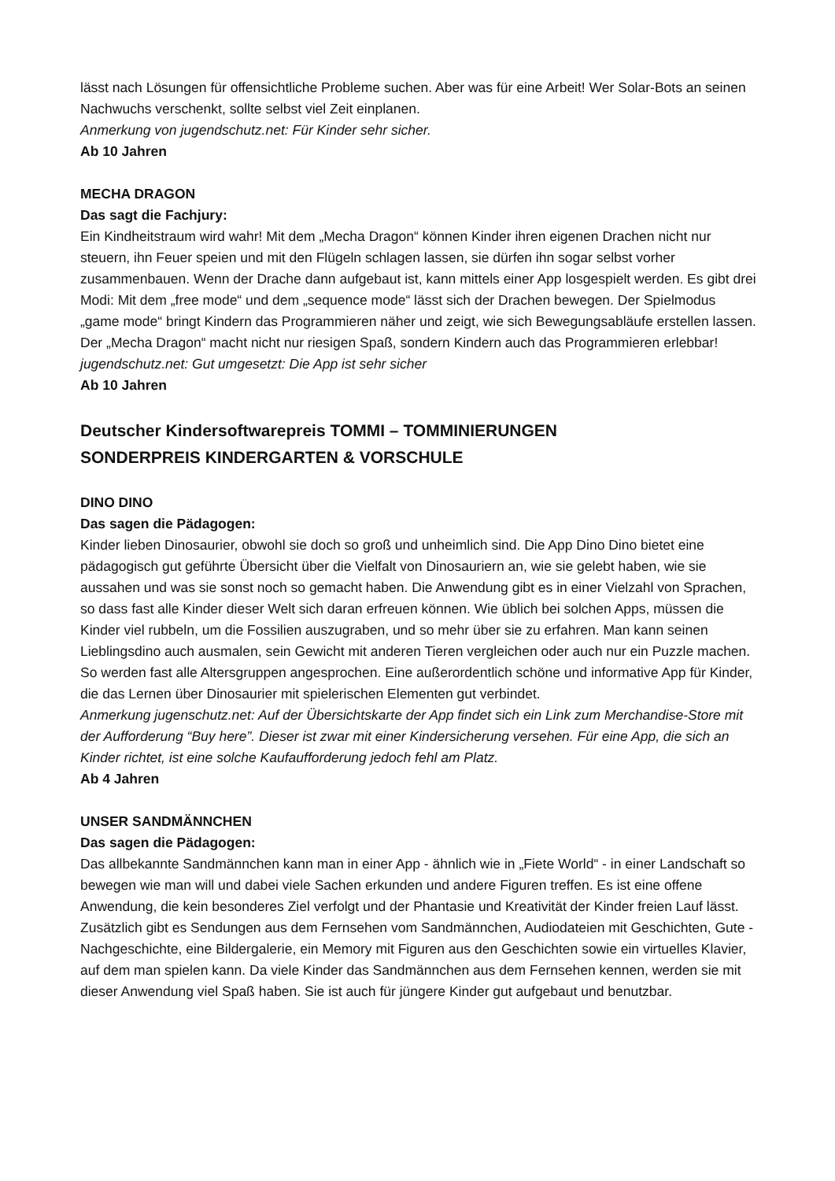lässt nach Lösungen für offensichtliche Probleme suchen. Aber was für eine Arbeit! Wer Solar-Bots an seinen Nachwuchs verschenkt, sollte selbst viel Zeit einplanen.
Anmerkung von jugendschutz.net: Für Kinder sehr sicher.
Ab 10 Jahren
MECHA DRAGON
Das sagt die Fachjury:
Ein Kindheitstraum wird wahr! Mit dem „Mecha Dragon“ können Kinder ihren eigenen Drachen nicht nur steuern, ihn Feuer speien und mit den Flügeln schlagen lassen, sie dürfen ihn sogar selbst vorher zusammenbauen. Wenn der Drache dann aufgebaut ist, kann mittels einer App losgespielt werden. Es gibt drei Modi: Mit dem „free mode“ und dem „sequence mode“ lässt sich der Drachen bewegen. Der Spielmodus „game mode“ bringt Kindern das Programmieren näher und zeigt, wie sich Bewegungsabläufe erstellen lassen. Der „Mecha Dragon“ macht nicht nur riesigen Spaß, sondern Kindern auch das Programmieren erlebbar!
jugendschutz.net: Gut umgesetzt: Die App ist sehr sicher
Ab 10 Jahren
Deutscher Kindersoftwarepreis TOMMI – TOMMINIERUNGEN
SONDERPREIS KINDERGARTEN & VORSCHULE
DINO DINO
Das sagen die Pädagogen:
Kinder lieben Dinosaurier, obwohl sie doch so groß und unheimlich sind. Die App Dino Dino bietet eine pädagogisch gut geführte Übersicht über die Vielfalt von Dinosauriern an, wie sie gelebt haben, wie sie aussahen und was sie sonst noch so gemacht haben. Die Anwendung gibt es in einer Vielzahl von Sprachen, so dass fast alle Kinder dieser Welt sich daran erfreuen können. Wie üblich bei solchen Apps, müssen die Kinder viel rubbeln, um die Fossilien auszugraben, und so mehr über sie zu erfahren. Man kann seinen Lieblingsdino auch ausmalen, sein Gewicht mit anderen Tieren vergleichen oder auch nur ein Puzzle machen. So werden fast alle Altersgruppen angesprochen. Eine außerordentlich schöne und informative App für Kinder, die das Lernen über Dinosaurier mit spielerischen Elementen gut verbindet.
Anmerkung jugenschutz.net: Auf der Übersichtskarte der App findet sich ein Link zum Merchandise-Store mit der Aufforderung “Buy here”. Dieser ist zwar mit einer Kindersicherung versehen. Für eine App, die sich an Kinder richtet, ist eine solche Kaufaufforderung jedoch fehl am Platz.
Ab 4 Jahren
UNSER SANDMÄNNCHEN
Das sagen die Pädagogen:
Das allbekannte Sandmännchen kann man in einer App - ähnlich wie in „Fiete World“ - in einer Landschaft so bewegen wie man will und dabei viele Sachen erkunden und andere Figuren treffen. Es ist eine offene Anwendung, die kein besonderes Ziel verfolgt und der Phantasie und Kreativität der Kinder freien Lauf lässt. Zusätzlich gibt es Sendungen aus dem Fernsehen vom Sandmännchen, Audiodateien mit Geschichten, Gute -Nachgeschichte, eine Bildergalerie, ein Memory mit Figuren aus den Geschichten sowie ein virtuelles Klavier, auf dem man spielen kann. Da viele Kinder das Sandmännchen aus dem Fernsehen kennen, werden sie mit dieser Anwendung viel Spaß haben. Sie ist auch für jüngere Kinder gut aufgebaut und benutzbar.